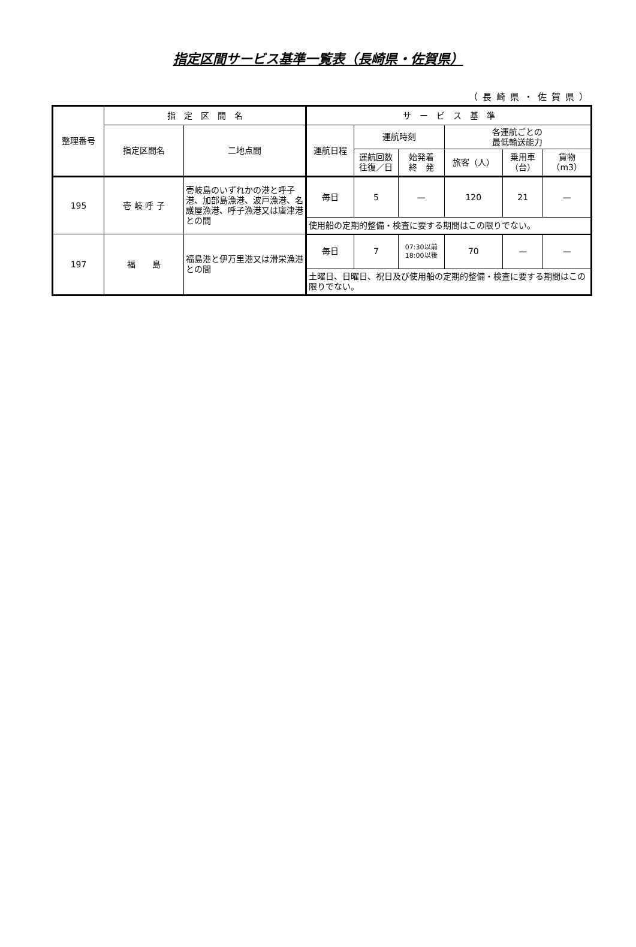指定区間サービス基準一覧表（長崎県・佐賀県）
（長崎県・佐賀県）
| 整理番号 | 指 定 区 間 名 | | サ ー ビ ス 基 準 | | | | | |
| --- | --- | --- | --- | --- | --- | --- | --- | --- |
| | 指定区間名 | 二地点間 | 運航日程 | 運航時刻 | | 各運航ごとの 最低輸送能力 | | |
| | | | | 運航回数 往復／日 | 始発着 終 発 | 旅客（人） | 乗用車 （台） | 貨物 （m3） |
| 195 | 壱 岐 呼 子 | 壱岐島のいずれかの港と呼子港、加部島漁港、波戸漁港、名護屋漁港、呼子漁港又は唐津港との間 | 毎日 | 5 | — | 120 | 21 | — |
| | | | 使用船の定期的整備・検査に要する期間はこの限りでない。 | | | | | |
| 197 | 福 島 | 福島港と伊万里港又は滑栄漁港との間 | 毎日 | 7 | 07:30以前 18:00以後 | 70 | — | — |
| | | | 土曜日、日曜日、祝日及び使用船の定期的整備・検査に要する期間はこの限りでない。 | | | | | |